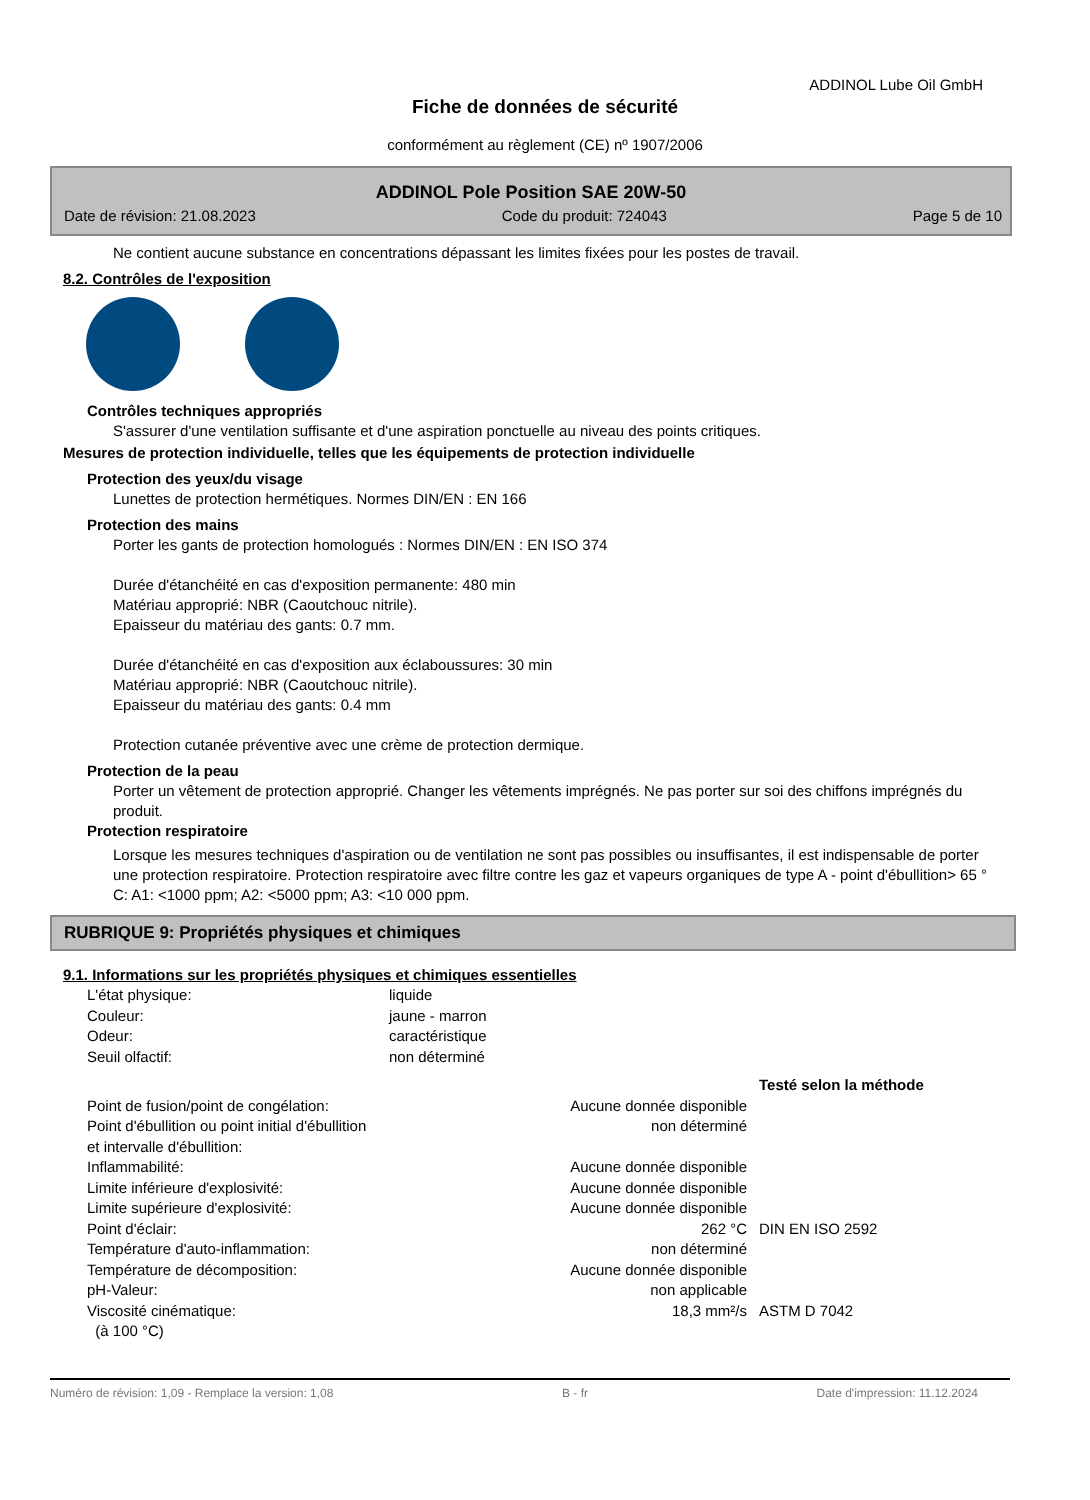ADDINOL Lube Oil GmbH
Fiche de données de sécurité
conformément au règlement (CE) nº 1907/2006
ADDINOL Pole Position SAE 20W-50
Date de révision: 21.08.2023 Code du produit: 724043 Page 5 de 10
Ne contient aucune substance en concentrations dépassant les limites fixées pour les postes de travail.
8.2. Contrôles de l'exposition
Contrôles techniques appropriés
S'assurer d'une ventilation suffisante et d'une aspiration ponctuelle au niveau des points critiques.
Mesures de protection individuelle, telles que les équipements de protection individuelle
Protection des yeux/du visage
Lunettes de protection hermétiques. Normes DIN/EN : EN 166
Protection des mains
Porter les gants de protection homologués : Normes DIN/EN : EN ISO 374
Durée d'étanchéité en cas d'exposition permanente: 480 min
Matériau approprié: NBR (Caoutchouc nitrile).
Epaisseur du matériau des gants: 0.7 mm.
Durée d'étanchéité en cas d'exposition aux éclaboussures: 30 min
Matériau approprié: NBR (Caoutchouc nitrile).
Epaisseur du matériau des gants: 0.4 mm
Protection cutanée préventive avec une crème de protection dermique.
Protection de la peau
Porter un vêtement de protection approprié. Changer les vêtements imprégnés. Ne pas porter sur soi des chiffons imprégnés du produit.
Protection respiratoire
Lorsque les mesures techniques d'aspiration ou de ventilation ne sont pas possibles ou insuffisantes, il est indispensable de porter une protection respiratoire. Protection respiratoire avec filtre contre les gaz et vapeurs organiques de type A - point d'ébullition> 65 ° C: A1: <1000 ppm; A2: <5000 ppm; A3: <10 000 ppm.
RUBRIQUE 9: Propriétés physiques et chimiques
9.1. Informations sur les propriétés physiques et chimiques essentielles
| L'état physique: | liquide |
| Couleur: | jaune - marron |
| Odeur: | caractéristique |
| Seuil olfactif: | non déterminé |
| | | Testé selon la méthode |
| Point de fusion/point de congélation: | Aucune donnée disponible | |
| Point d'ébullition ou point initial d'ébullition et intervalle d'ébullition: | non déterminé | |
| Inflammabilité: | Aucune donnée disponible | |
| Limite inférieure d'explosivité: | Aucune donnée disponible | |
| Limite supérieure d'explosivité: | Aucune donnée disponible | |
| Point d'éclair: | 262 °C | DIN EN ISO 2592 |
| Température d'auto-inflammation: | non déterminé | |
| Température de décomposition: | Aucune donnée disponible | |
| pH-Valeur: | non applicable | |
| Viscosité cinématique: (à 100 °C) | 18,3 mm²/s | ASTM D 7042 |
Numéro de révision: 1,09 - Remplace la version: 1,08 B - fr Date d'impression: 11.12.2024